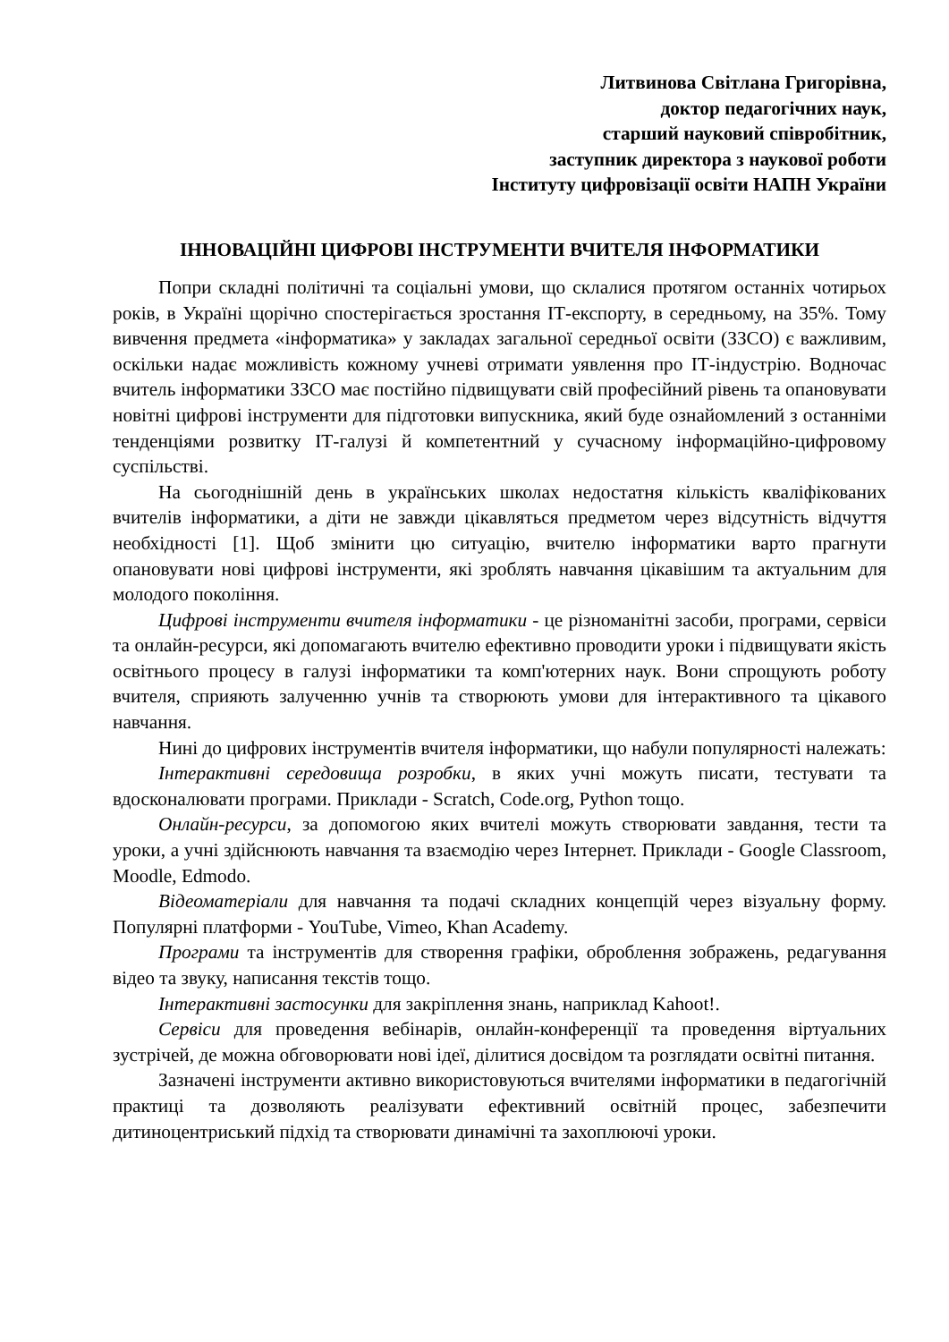Литвинова Світлана Григорівна,
доктор педагогічних наук,
старший науковий співробітник,
заступник директора з наукової роботи
Інституту цифровізації освіти НАПН України
ІННОВАЦІЙНІ ЦИФРОВІ ІНСТРУМЕНТИ ВЧИТЕЛЯ ІНФОРМАТИКИ
Попри складні політичні та соціальні умови, що склалися протягом останніх чотирьох років, в Україні щорічно спостерігається зростання ІТ-експорту, в середньому, на 35%. Тому вивчення предмета «інформатика» у закладах загальної середньої освіти (ЗЗСО) є важливим, оскільки надає можливість кожному учневі отримати уявлення про ІТ-індустрію. Водночас вчитель інформатики ЗЗСО має постійно підвищувати свій професійний рівень та опановувати новітні цифрові інструменти для підготовки випускника, який буде ознайомлений з останніми тенденціями розвитку ІТ-галузі й компетентний у сучасному інформаційно-цифровому суспільстві.
На сьогоднішній день в українських школах недостатня кількість кваліфікованих вчителів інформатики, а діти не завжди цікавляться предметом через відсутність відчуття необхідності [1]. Щоб змінити цю ситуацію, вчителю інформатики варто прагнути опановувати нові цифрові інструменти, які зроблять навчання цікавішим та актуальним для молодого покоління.
Цифрові інструменти вчителя інформатики - це різноманітні засоби, програми, сервіси та онлайн-ресурси, які допомагають вчителю ефективно проводити уроки і підвищувати якість освітнього процесу в галузі інформатики та комп'ютерних наук. Вони спрощують роботу вчителя, сприяють залученню учнів та створюють умови для інтерактивного та цікавого навчання.
Нині до цифрових інструментів вчителя інформатики, що набули популярності належать:
Інтерактивні середовища розробки, в яких учні можуть писати, тестувати та вдосконалювати програми. Приклади - Scratch, Code.org, Python тощо.
Онлайн-ресурси, за допомогою яких вчителі можуть створювати завдання, тести та уроки, а учні здійснюють навчання та взаємодію через Інтернет. Приклади - Google Classroom, Moodle, Edmodo.
Відеоматеріали для навчання та подачі складних концепцій через візуальну форму. Популярні платформи - YouTube, Vimeo, Khan Academy.
Програми та інструментів для створення графіки, оброблення зображень, редагування відео та звуку, написання текстів тощо.
Інтерактивні застосунки для закріплення знань, наприклад Kahoot!.
Сервіси для проведення вебінарів, онлайн-конференції та проведення віртуальних зустрічей, де можна обговорювати нові ідеї, ділитися досвідом та розглядати освітні питання.
Зазначені інструменти активно використовуються вчителями інформатики в педагогічній практиці та дозволяють реалізувати ефективний освітній процес, забезпечити дитиноцентриський підхід та створювати динамічні та захоплюючі уроки.